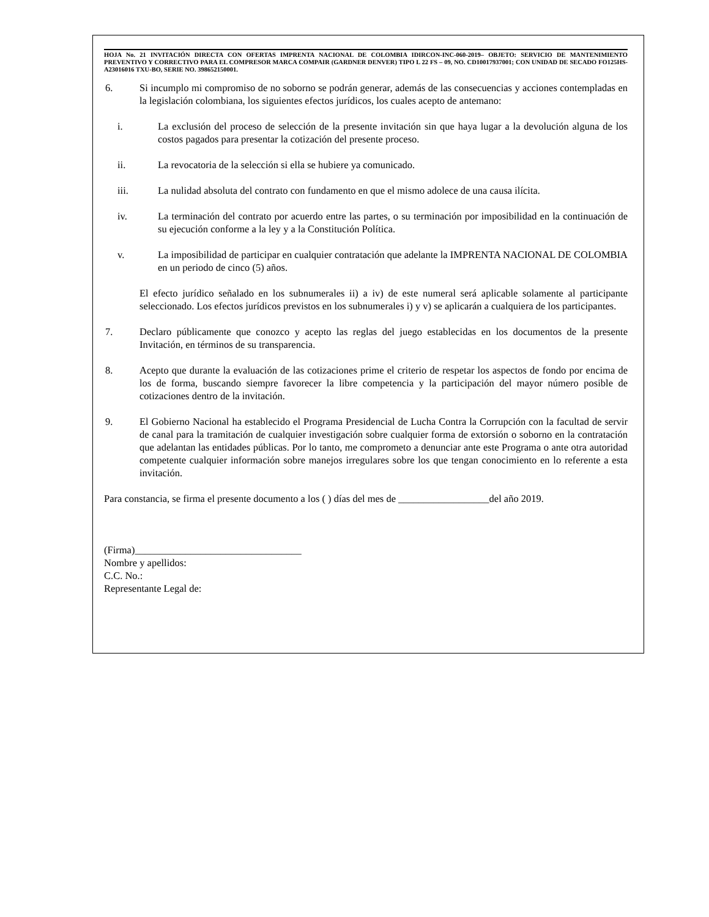HOJA No. 21 INVITACIÓN DIRECTA CON OFERTAS IMPRENTA NACIONAL DE COLOMBIA IDIRCON-INC-060-2019– OBJETO: SERVICIO DE MANTENIMIENTO PREVENTIVO Y CORRECTIVO PARA EL COMPRESOR MARCA COMPAIR (GARDNER DENVER) TIPO L 22 FS – 09, NO. CD10017937001; CON UNIDAD DE SECADO FO125HS-A23016016 TXU-BO, SERIE NO. 398652150001.
6. Si incumplo mi compromiso de no soborno se podrán generar, además de las consecuencias y acciones contempladas en la legislación colombiana, los siguientes efectos jurídicos, los cuales acepto de antemano:
i. La exclusión del proceso de selección de la presente invitación sin que haya lugar a la devolución alguna de los costos pagados para presentar la cotización del presente proceso.
ii. La revocatoria de la selección si ella se hubiere ya comunicado.
iii. La nulidad absoluta del contrato con fundamento en que el mismo adolece de una causa ilícita.
iv. La terminación del contrato por acuerdo entre las partes, o su terminación por imposibilidad en la continuación de su ejecución conforme a la ley y a la Constitución Política.
v. La imposibilidad de participar en cualquier contratación que adelante la IMPRENTA NACIONAL DE COLOMBIA en un periodo de cinco (5) años.
El efecto jurídico señalado en los subnumerales ii) a iv) de este numeral será aplicable solamente al participante seleccionado. Los efectos jurídicos previstos en los subnumerales i) y v) se aplicarán a cualquiera de los participantes.
7. Declaro públicamente que conozco y acepto las reglas del juego establecidas en los documentos de la presente Invitación, en términos de su transparencia.
8. Acepto que durante la evaluación de las cotizaciones prime el criterio de respetar los aspectos de fondo por encima de los de forma, buscando siempre favorecer la libre competencia y la participación del mayor número posible de cotizaciones dentro de la invitación.
9. El Gobierno Nacional ha establecido el Programa Presidencial de Lucha Contra la Corrupción con la facultad de servir de canal para la tramitación de cualquier investigación sobre cualquier forma de extorsión o soborno en la contratación que adelantan las entidades públicas. Por lo tanto, me comprometo a denunciar ante este Programa o ante otra autoridad competente cualquier información sobre manejos irregulares sobre los que tengan conocimiento en lo referente a esta invitación.
Para constancia, se firma el presente documento a los ( ) días del mes de __________________del año 2019.
(Firma)_________________________________
Nombre y apellidos:
C.C. No.:
Representante Legal de: